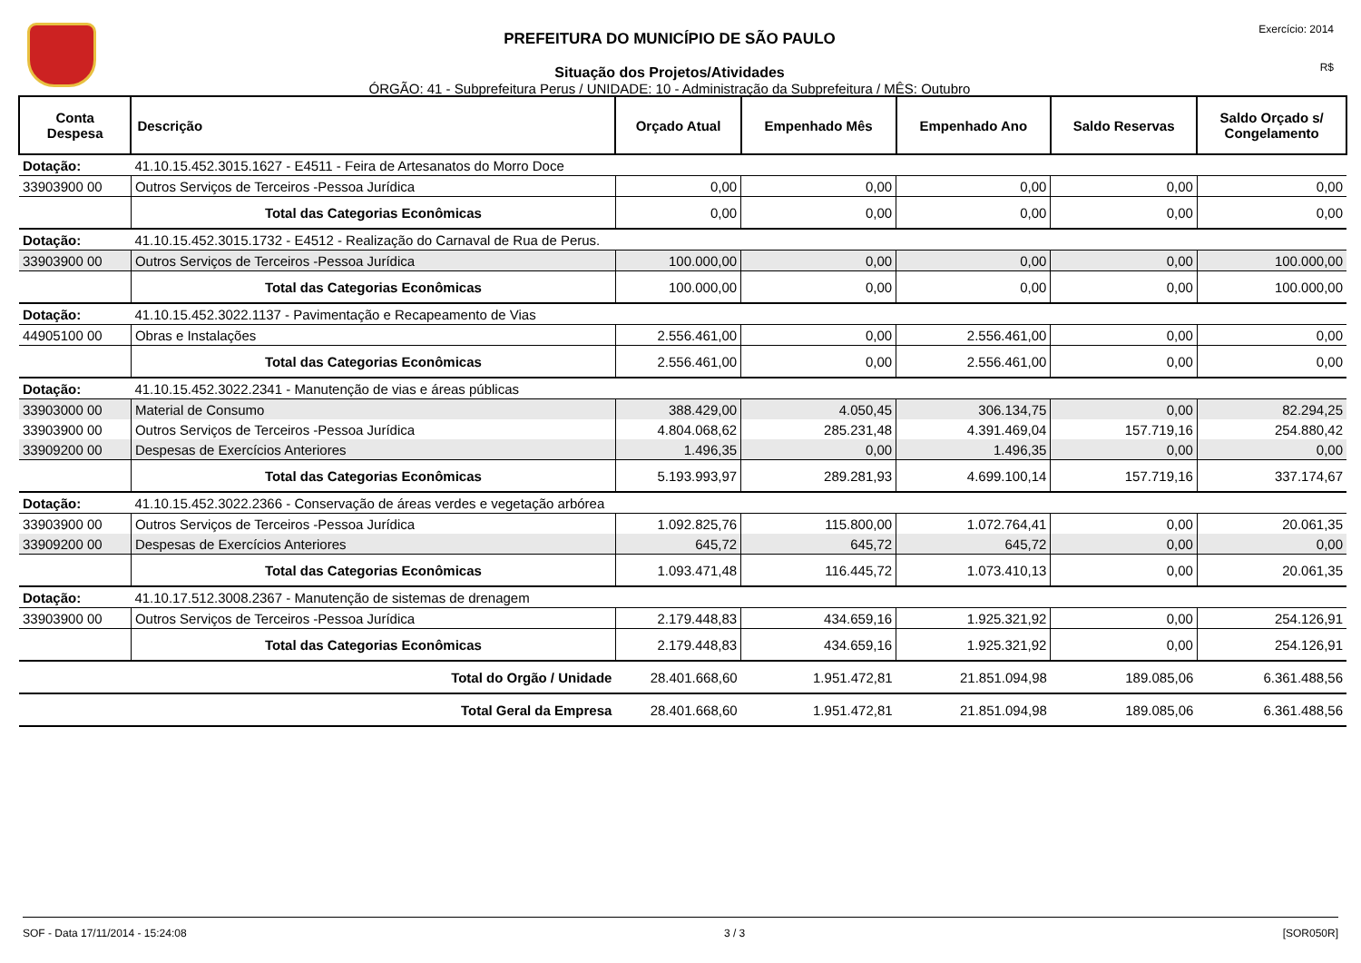PREFEITURA DO MUNICÍPIO DE SÃO PAULO
Situação dos Projetos/Atividades
ÓRGÃO: 41 - Subprefeitura Perus / UNIDADE: 10 - Administração da Subprefeitura / MÊS: Outubro
Exercício: 2014
R$
| Conta Despesa | Descrição | Orçado Atual | Empenhado Mês | Empenhado Ano | Saldo Reservas | Saldo Orçado s/ Congelamento |
| --- | --- | --- | --- | --- | --- | --- |
| Dotação: | 41.10.15.452.3015.1627 - E4511 - Feira de Artesanatos do Morro Doce | | | | | |
| 33903900 00 | Outros Serviços de Terceiros -Pessoa Jurídica | 0,00 | 0,00 | 0,00 | 0,00 | 0,00 |
| | Total das Categorias Econômicas | 0,00 | 0,00 | 0,00 | 0,00 | 0,00 |
| Dotação: | 41.10.15.452.3015.1732 - E4512 - Realização do Carnaval de Rua de Perus. | | | | | |
| 33903900 00 | Outros Serviços de Terceiros -Pessoa Jurídica | 100.000,00 | 0,00 | 0,00 | 0,00 | 100.000,00 |
| | Total das Categorias Econômicas | 100.000,00 | 0,00 | 0,00 | 0,00 | 100.000,00 |
| Dotação: | 41.10.15.452.3022.1137 - Pavimentação e Recapeamento de Vias | | | | | |
| 44905100 00 | Obras e Instalações | 2.556.461,00 | 0,00 | 2.556.461,00 | 0,00 | 0,00 |
| | Total das Categorias Econômicas | 2.556.461,00 | 0,00 | 2.556.461,00 | 0,00 | 0,00 |
| Dotação: | 41.10.15.452.3022.2341 - Manutenção de vias e áreas públicas | | | | | |
| 33903000 00 | Material de Consumo | 388.429,00 | 4.050,45 | 306.134,75 | 0,00 | 82.294,25 |
| 33903900 00 | Outros Serviços de Terceiros -Pessoa Jurídica | 4.804.068,62 | 285.231,48 | 4.391.469,04 | 157.719,16 | 254.880,42 |
| 33909200 00 | Despesas de Exercícios Anteriores | 1.496,35 | 0,00 | 1.496,35 | 0,00 | 0,00 |
| | Total das Categorias Econômicas | 5.193.993,97 | 289.281,93 | 4.699.100,14 | 157.719,16 | 337.174,67 |
| Dotação: | 41.10.15.452.3022.2366 - Conservação de áreas verdes e vegetação arbórea | | | | | |
| 33903900 00 | Outros Serviços de Terceiros -Pessoa Jurídica | 1.092.825,76 | 115.800,00 | 1.072.764,41 | 0,00 | 20.061,35 |
| 33909200 00 | Despesas de Exercícios Anteriores | 645,72 | 645,72 | 645,72 | 0,00 | 0,00 |
| | Total das Categorias Econômicas | 1.093.471,48 | 116.445,72 | 1.073.410,13 | 0,00 | 20.061,35 |
| Dotação: | 41.10.17.512.3008.2367 - Manutenção de sistemas de drenagem | | | | | |
| 33903900 00 | Outros Serviços de Terceiros -Pessoa Jurídica | 2.179.448,83 | 434.659,16 | 1.925.321,92 | 0,00 | 254.126,91 |
| | Total das Categorias Econômicas | 2.179.448,83 | 434.659,16 | 1.925.321,92 | 0,00 | 254.126,91 |
| Total do Orgão / Unidade | | 28.401.668,60 | 1.951.472,81 | 21.851.094,98 | 189.085,06 | 6.361.488,56 |
| Total Geral da Empresa | | 28.401.668,60 | 1.951.472,81 | 21.851.094,98 | 189.085,06 | 6.361.488,56 |
SOF - Data 17/11/2014 - 15:24:08 3 / 3 [SOR050R]